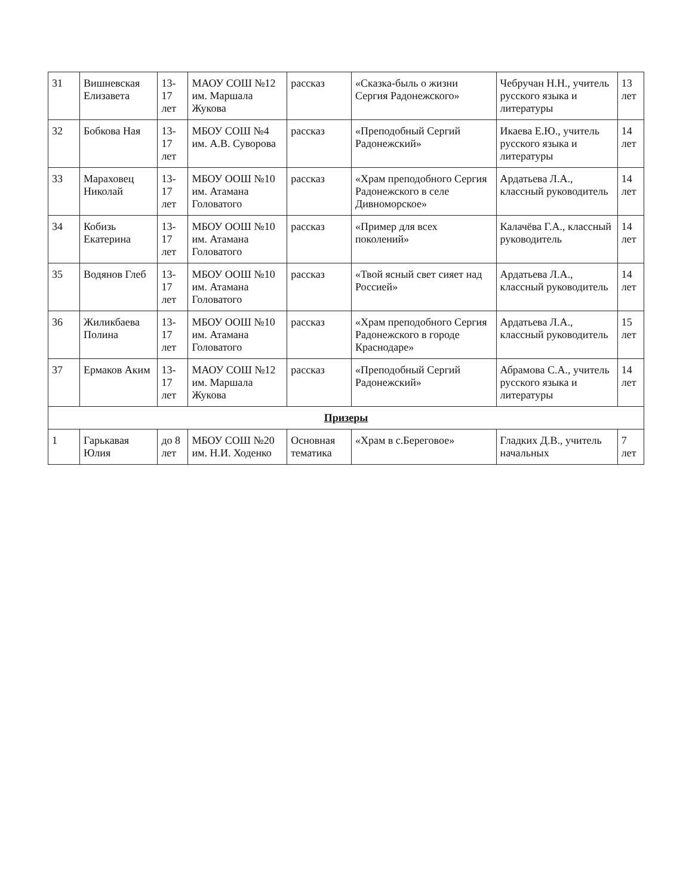| 31 | Вишневская Елизавета | 13-17 лет | МАОУ СОШ №12 им. Маршала Жукова | рассказ | «Сказка-быль о жизни Сергия Радонежского» | Чебручан Н.Н., учитель русского языка и литературы | 13 лет |
| 32 | Бобкова Ная | 13-17 лет | МБОУ СОШ №4 им. А.В. Суворова | рассказ | «Преподобный Сергий Радонежский» | Икаева Е.Ю., учитель русского языка и литературы | 14 лет |
| 33 | Мараховец Николай | 13-17 лет | МБОУ ООШ №10 им. Атамана Головатого | рассказ | «Храм преподобного Сергия Радонежского в селе Дивноморское» | Ардатьева Л.А., классный руководитель | 14 лет |
| 34 | Кобизь Екатерина | 13-17 лет | МБОУ ООШ №10 им. Атамана Головатого | рассказ | «Пример для всех поколений» | Калачёва Г.А., классный руководитель | 14 лет |
| 35 | Водянов Глеб | 13-17 лет | МБОУ ООШ №10 им. Атамана Головатого | рассказ | «Твой ясный свет сияет над Россией» | Ардатьева Л.А., классный руководитель | 14 лет |
| 36 | Жиликбаева Полина | 13-17 лет | МБОУ ООШ №10 им. Атамана Головатого | рассказ | «Храм преподобного Сергия Радонежского в городе Краснодаре» | Ардатьева Л.А., классный руководитель | 15 лет |
| 37 | Ермаков Аким | 13-17 лет | МАОУ СОШ №12 им. Маршала Жукова | рассказ | «Преподобный Сергий Радонежский» | Абрамова С.А., учитель русского языка и литературы | 14 лет |
| Призеры | | | | | | | |
| 1 | Гарькавая Юлия | до 8 лет | МБОУ СОШ №20 им. Н.И. Ходенко | Основная тематика | «Храм в с.Береговое» | Гладких Д.В., учитель начальных | 7 лет |